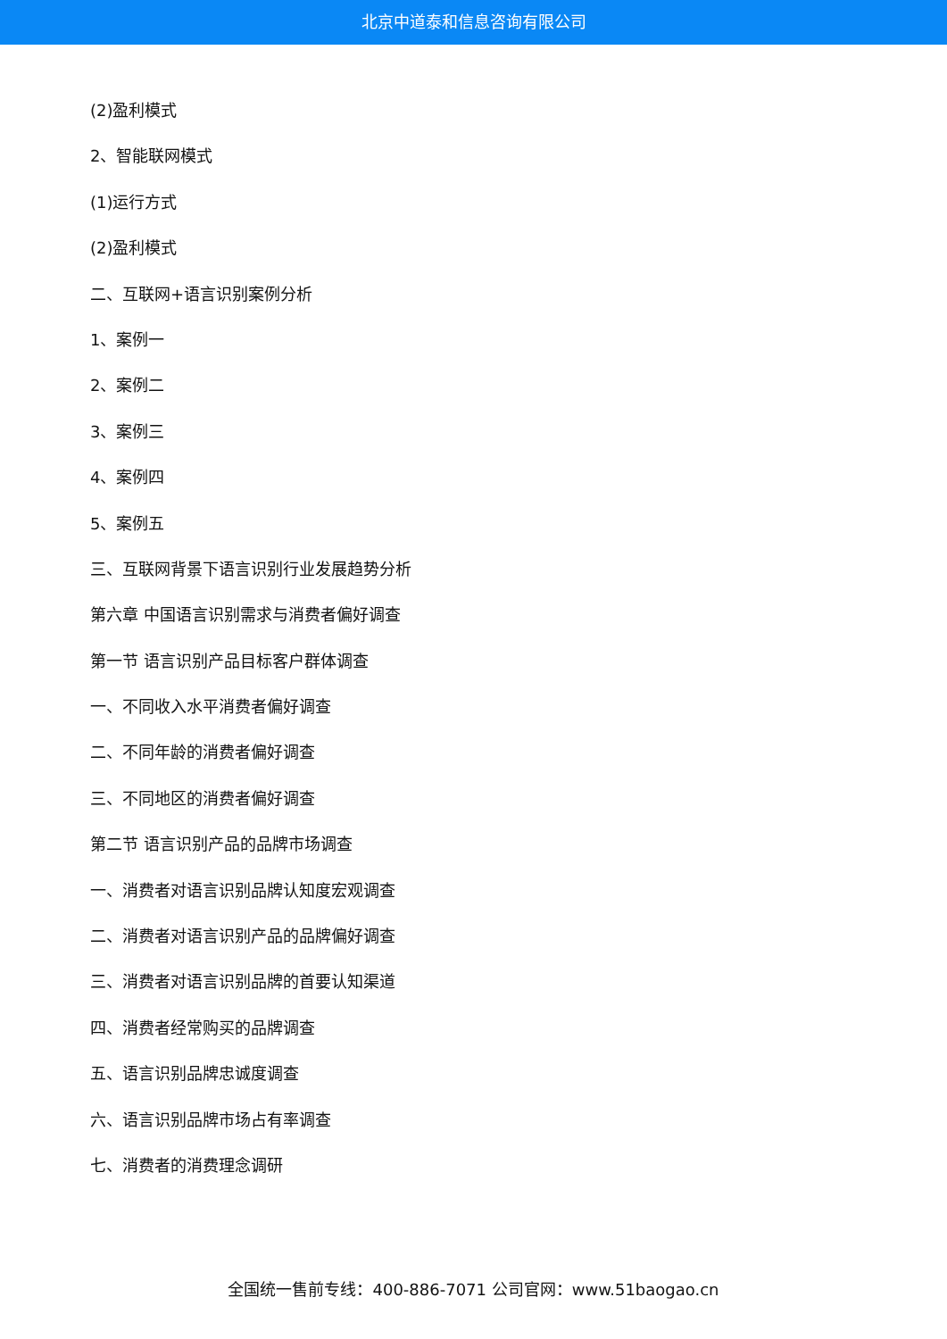北京中道泰和信息咨询有限公司
(2)盈利模式
2、智能联网模式
(1)运行方式
(2)盈利模式
二、互联网+语言识别案例分析
1、案例一
2、案例二
3、案例三
4、案例四
5、案例五
三、互联网背景下语言识别行业发展趋势分析
第六章 中国语言识别需求与消费者偏好调查
第一节 语言识别产品目标客户群体调查
一、不同收入水平消费者偏好调查
二、不同年龄的消费者偏好调查
三、不同地区的消费者偏好调查
第二节 语言识别产品的品牌市场调查
一、消费者对语言识别品牌认知度宏观调查
二、消费者对语言识别产品的品牌偏好调查
三、消费者对语言识别品牌的首要认知渠道
四、消费者经常购买的品牌调查
五、语言识别品牌忠诚度调查
六、语言识别品牌市场占有率调查
七、消费者的消费理念调研
全国统一售前专线：400-886-7071 公司官网：www.51baogao.cn